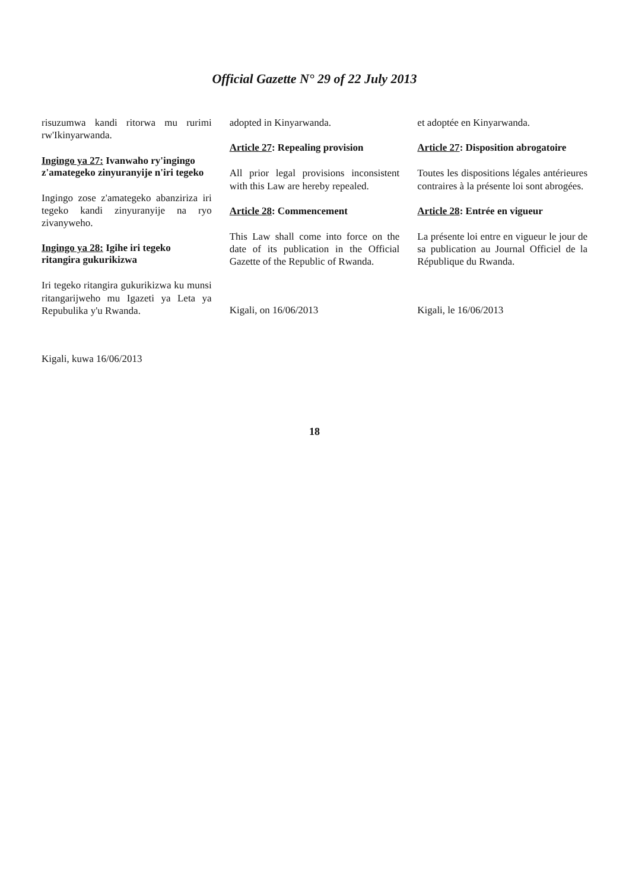Official Gazette N° 29 of 22 July 2013
risuzumwa kandi ritorwa mu rurimi rw'Ikinyarwanda.
Ingingo ya 27: Ivanwaho ry'ingingo z'amategeko zinyuranyije n'iri tegeko
Ingingo zose z'amategeko abanziriza iri tegeko kandi zinyuranyije na ryo zivanyweho.
Ingingo ya 28: Igihe iri tegeko ritangira gukurikizwa
Iri tegeko ritangira gukurikizwa ku munsi ritangarijweho mu Igazeti ya Leta ya Repubulika y'u Rwanda.
Kigali, kuwa 16/06/2013
adopted in Kinyarwanda.
Article 27: Repealing provision
All prior legal provisions inconsistent with this Law are hereby repealed.
Article 28: Commencement
This Law shall come into force on the date of its publication in the Official Gazette of the Republic of Rwanda.
Kigali, on 16/06/2013
et adoptée en Kinyarwanda.
Article 27: Disposition abrogatoire
Toutes les dispositions légales antérieures contraires à la présente loi sont abrogées.
Article 28: Entrée en vigueur
La présente loi entre en vigueur le jour de sa publication au Journal Officiel de la République du Rwanda.
Kigali, le 16/06/2013
18